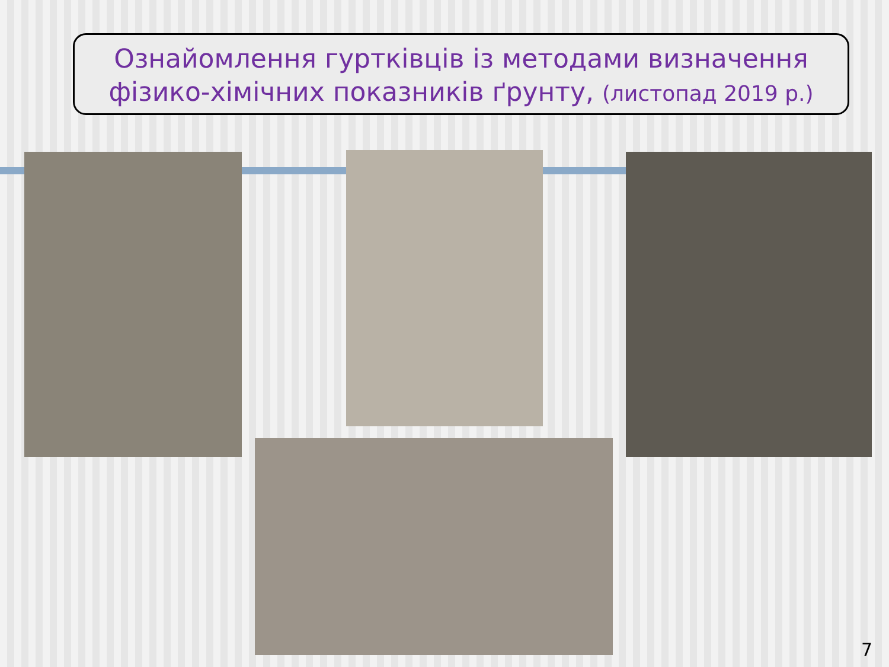Ознайомлення гуртківців із методами визначення
фізико-хімічних показників ґрунту, (листопад 2019 р.)
7